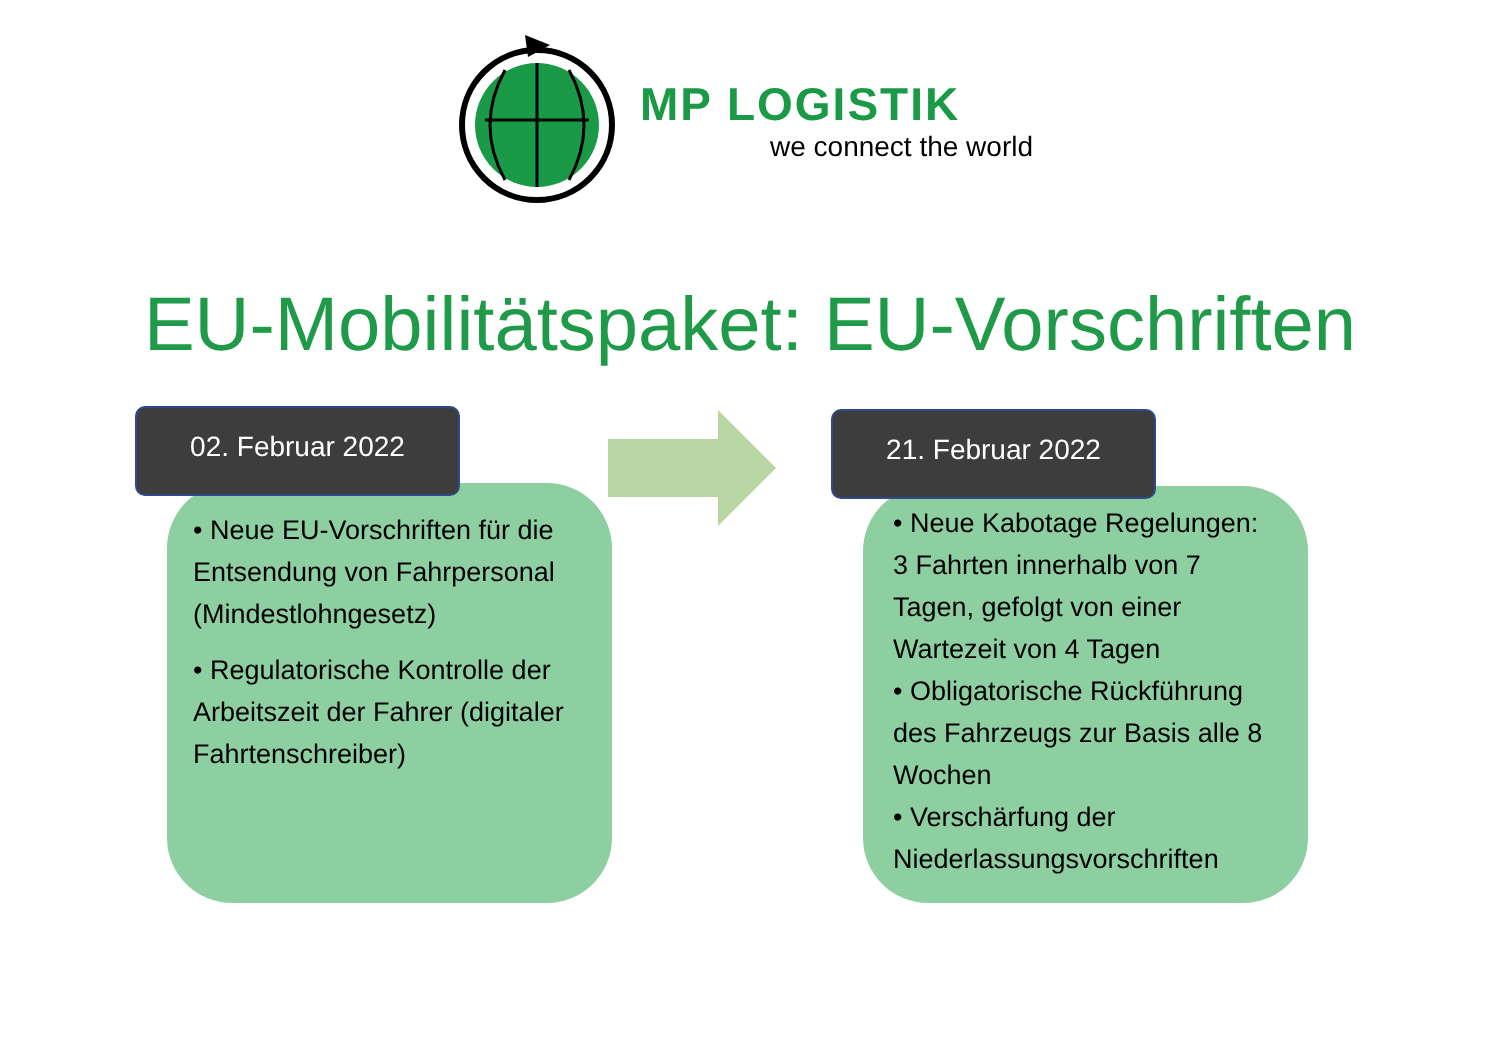MP LOGISTIK
we connect the world
EU-Mobilitätspaket: EU-Vorschriften
• Neue EU-Vorschriften für die Entsendung von Fahrpersonal (Mindestlohngesetz)
• Regulatorische Kontrolle der Arbeitszeit der Fahrer (digitaler Fahrtenschreiber)
02. Februar 2022
• Neue Kabotage Regelungen: 3 Fahrten innerhalb von 7 Tagen, gefolgt von einer Wartezeit von 4 Tagen
• Obligatorische Rückführung des Fahrzeugs zur Basis alle 8 Wochen
• Verschärfung der Niederlassungsvorschriften
21. Februar 2022